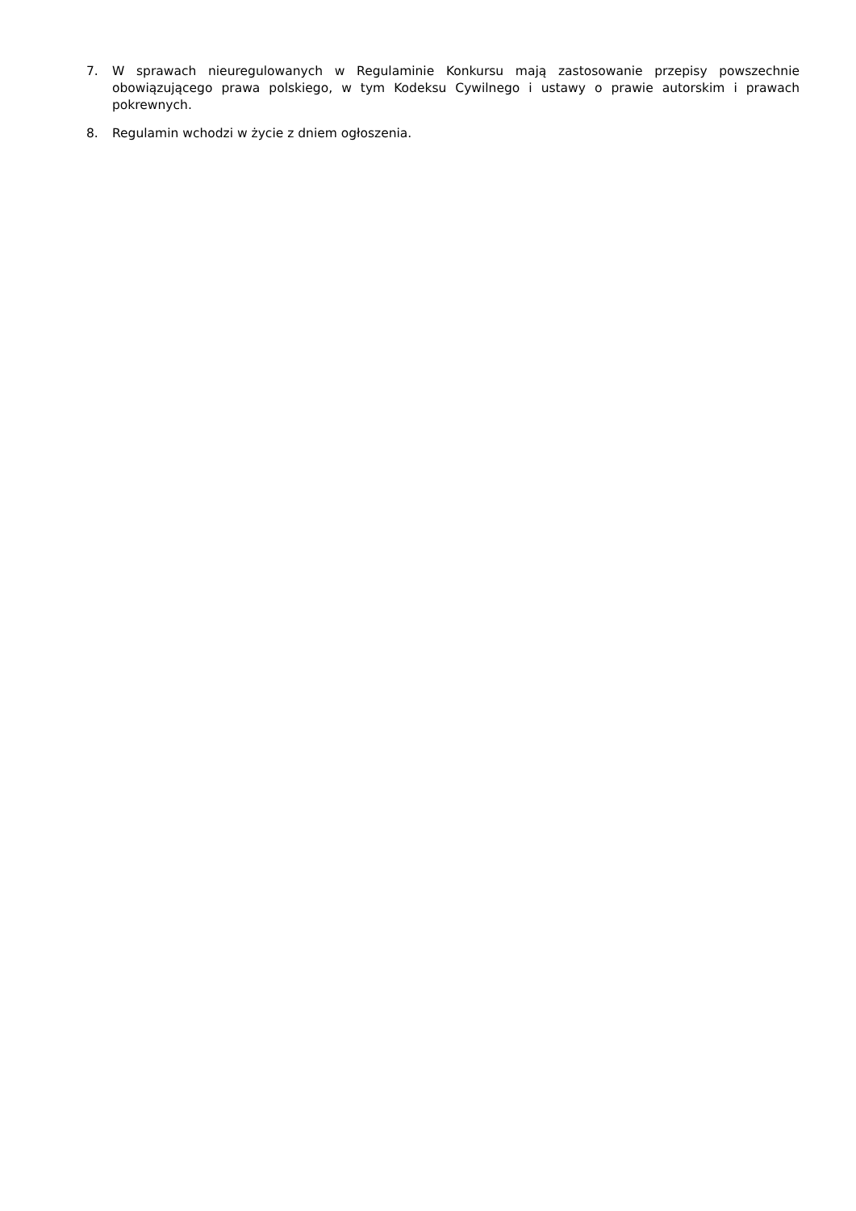7. W sprawach nieuregulowanych w Regulaminie Konkursu mają zastosowanie przepisy powszechnie obowiązującego prawa polskiego, w tym Kodeksu Cywilnego i ustawy o prawie autorskim i prawach pokrewnych.
8. Regulamin wchodzi w życie z dniem ogłoszenia.